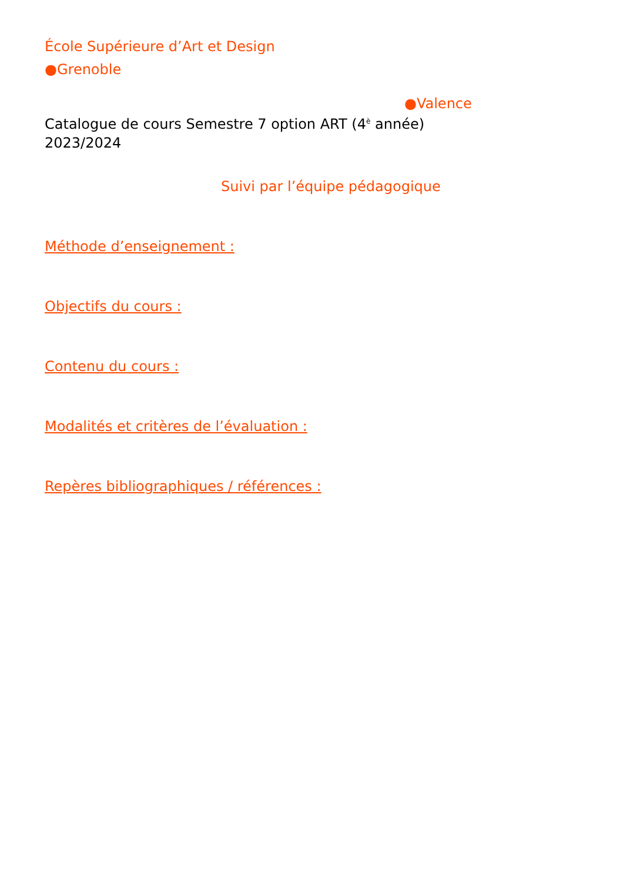École Supérieure d’Art et Design
●Grenoble
●Valence
Catalogue de cours Semestre 7 option ART (4<sup>è</sup> année)
2023/2024
Suivi par l’équipe pédagogique
Méthode d’enseignement :
Objectifs du cours :
Contenu du cours :
Modalités et critères de l’évaluation :
Repères bibliographiques / références :